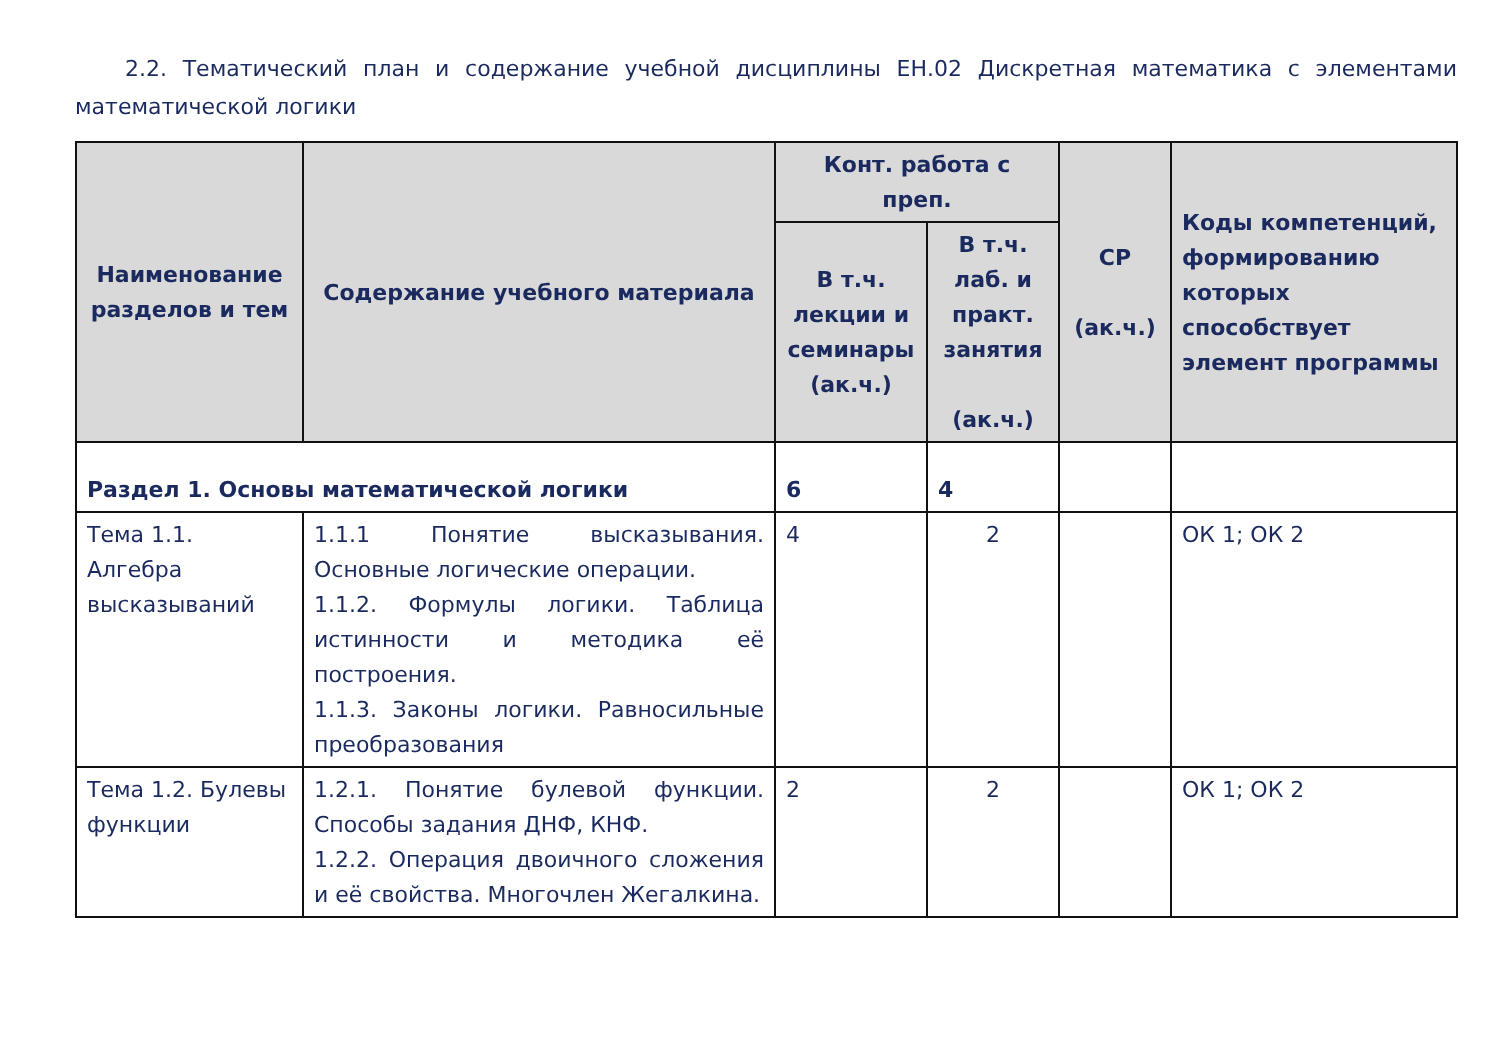2.2. Тематический план и содержание учебной дисциплины ЕН.02 Дискретная математика с элементами математической логики
| Наименование разделов и тем | Содержание учебного материала | Конт. работа с преп. | | СР (ак.ч.) | Коды компетенций, формированию которых способствует элемент программы |
| --- | --- | --- | --- | --- | --- |
| | | В т.ч. лекции и семинары (ак.ч.) | В т.ч. лаб. и практ. занятия (ак.ч.) | | |
| Раздел 1. Основы математической логики | | 6 | 4 | | |
| Тема 1.1. Алгебра высказываний | 1.1.1 Понятие высказывания. Основные логические операции. 1.1.2. Формулы логики. Таблица истинности и методика её построения. 1.1.3. Законы логики. Равносильные преобразования | 4 | 2 | | ОК 1; ОК 2 |
| Тема 1.2. Булевы функции | 1.2.1. Понятие булевой функции. Способы задания ДНФ, КНФ. 1.2.2. Операция двоичного сложения и её свойства. Многочлен Жегалкина. | 2 | 2 | | ОК 1; ОК 2 |